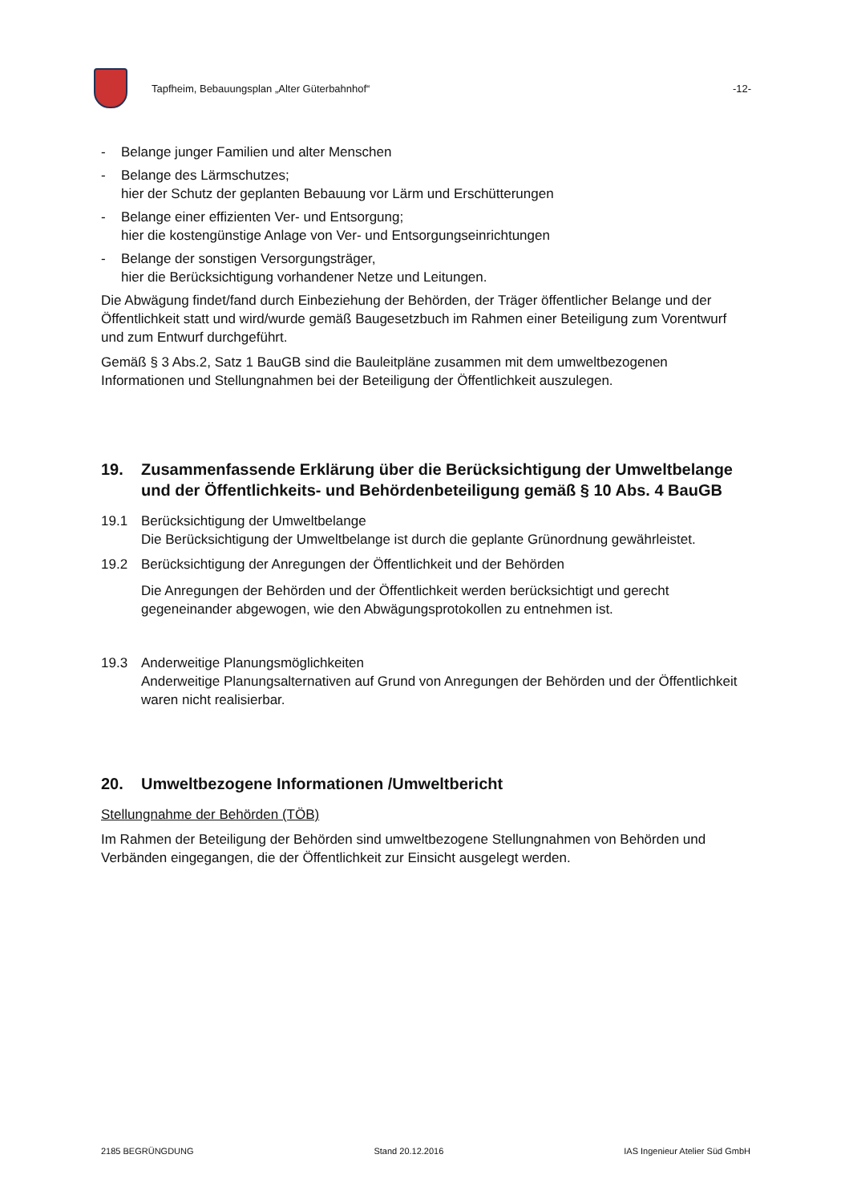Tapfheim, Bebauungsplan „Alter Güterbahnhof“
-12-
- Belange junger Familien und alter Menschen
- Belange des Lärmschutzes;
hier der Schutz der geplanten Bebauung vor Lärm und Erschütterungen
- Belange einer effizienten Ver- und Entsorgung;
hier die kostengünstige Anlage von Ver- und Entsorgungseinrichtungen
- Belange der sonstigen Versorgungsträger,
hier die Berücksichtigung vorhandener Netze und Leitungen.
Die Abwägung findet/fand durch Einbeziehung der Behörden, der Träger öffentlicher Belange und der Öffentlichkeit statt und wird/wurde gemäß Baugesetzbuch im Rahmen einer Beteiligung zum Vorentwurf und zum Entwurf durchgeführt.
Gemäß § 3 Abs.2, Satz 1 BauGB sind die Bauleitpläne zusammen mit dem umweltbezogenen Informationen und Stellungnahmen bei der Beteiligung der Öffentlichkeit auszulegen.
19. Zusammenfassende Erklärung über die Berücksichtigung der Umweltbelange und der Öffentlichkeits- und Behördenbeteiligung gemäß § 10 Abs. 4 BauGB
19.1 Berücksichtigung der Umweltbelange
Die Berücksichtigung der Umweltbelange ist durch die geplante Grünordnung gewährleistet.
19.2 Berücksichtigung der Anregungen der Öffentlichkeit und der Behörden
Die Anregungen der Behörden und der Öffentlichkeit werden berücksichtigt und gerecht gegeneinander abgewogen, wie den Abwägungsprotokollen zu entnehmen ist.
19.3 Anderweitige Planungsmöglichkeiten
Anderweitige Planungsalternativen auf Grund von Anregungen der Behörden und der Öffentlichkeit waren nicht realisierbar.
20. Umweltbezogene Informationen /Umweltbericht
Stellungnahme der Behörden (TÖB)
Im Rahmen der Beteiligung der Behörden sind umweltbezogene Stellungnahmen von Behörden und Verbänden eingegangen, die der Öffentlichkeit zur Einsicht ausgelegt werden.
2185 BEGRÜNGDUNG Stand 20.12.2016 IAS Ingenieur Atelier Süd GmbH